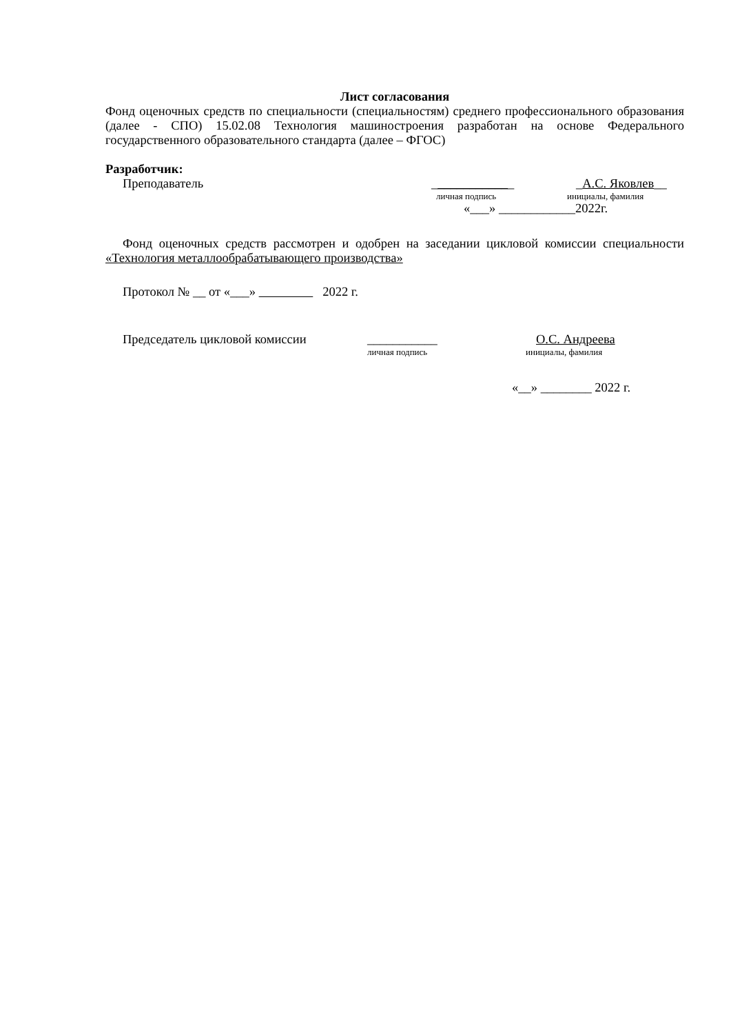Лист согласования
Фонд оценочных средств по специальности (специальностям) среднего профессионального образования (далее - СПО) 15.02.08 Технология машиностроения разработан на основе Федерального государственного образовательного стандарта (далее – ФГОС)
Разработчик:
Преподаватель _____________ _А.С. Яковлев__
личная подпись инициалы, фамилия
«___» ____________2022г.
Фонд оценочных средств рассмотрен и одобрен на заседании цикловой комиссии специальности «Технология металлообрабатывающего производства»
Протокол № __ от «___» 2022 г.
Председатель цикловой комиссии ___________ О.С. Андреева
личная подпись инициалы, фамилия
«__» ________ 2022 г.